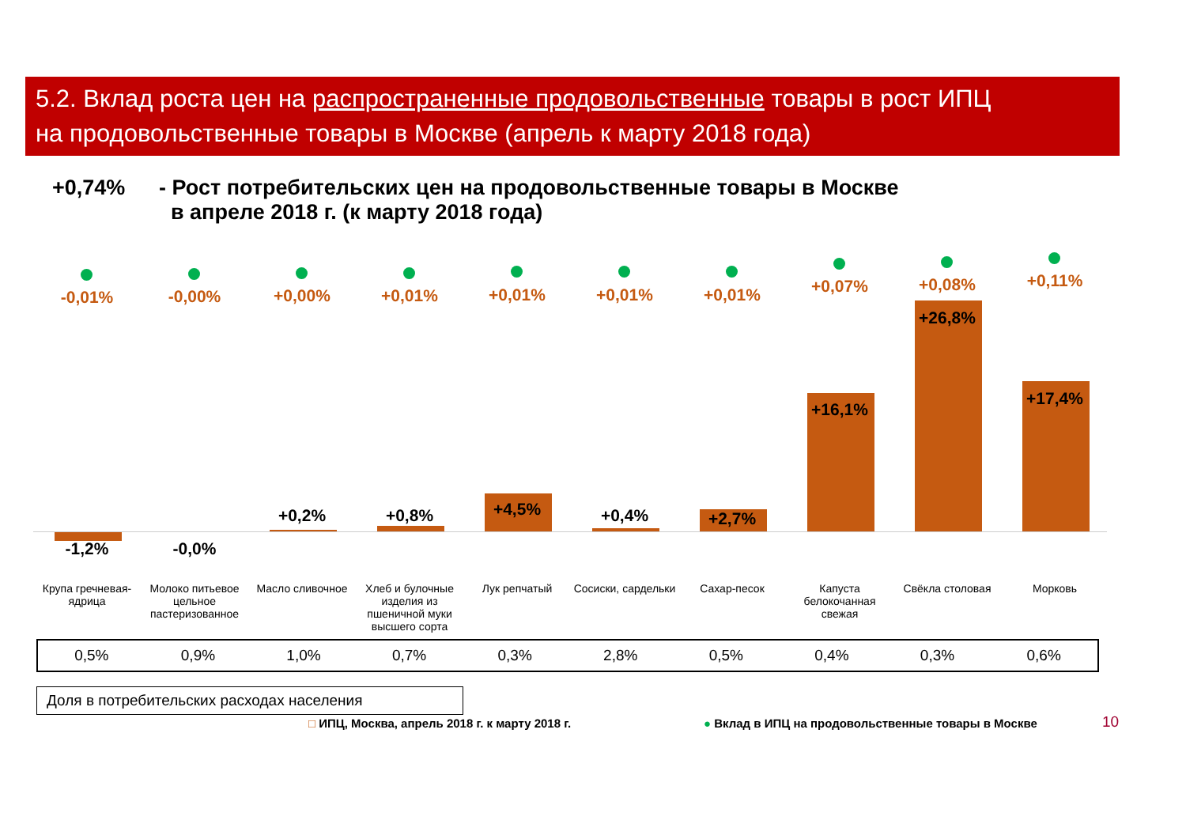5.2. Вклад роста цен на распространенные продовольственные товары в рост ИПЦ
на продовольственные товары в Москве (апрель к марту 2018 года)
+0,74% - Рост потребительских цен на продовольственные товары в Москве
в апреле 2018 г. (к марту 2018 года)
-0,01%
-1,2%
-0,00%
-0,0%
+0,00%
+0,2%
+0,01%
+0,8%
+0,01%
+4,5%
+0,01%
+0,4%
+0,01%
+2,7%
+0,07%
+16,1%
+0,08%
+26,8%
+0,11%
+17,4%
Крупа гречневая-ядрица Молоко питьевое цельное пастеризованное
Масло сливочное Хлеб и булочные изделия из пшеничной муки высшего сорта
Лук репчатый Сосиски, сардельки Сахар-песок Капуста белокочанная свежая Свёкла столовая Морковь
| 0,5% | 0,9% | 1,0% | 0,7% | 0,3% | 2,8% | 0,5% | 0,4% | 0,3% | 0,6% |
Доля в потребительских расходах населения
□ ИПЦ, Москва, апрель 2018 г. к марту 2018 г.
● Вклад в ИПЦ на продовольственные товары в Москве
10